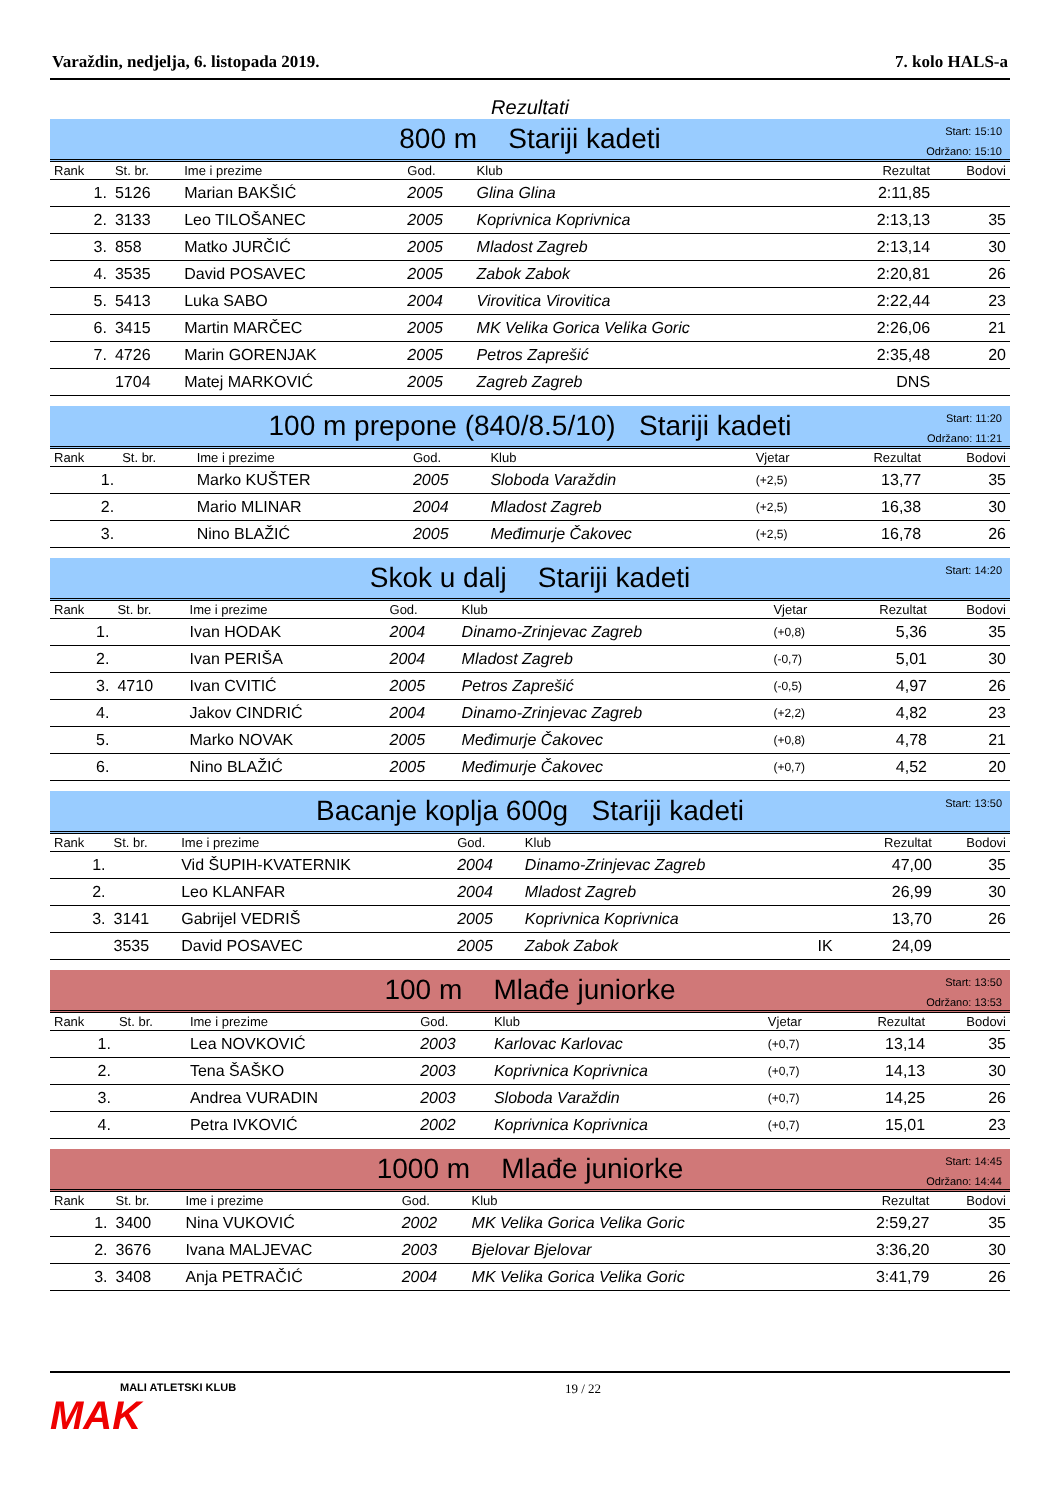Varaždin, nedjelja, 6. listopada 2019. 7. kolo HALS-a
Rezultati
800 m Stariji kadeti
Start: 15:10
Održano: 15:10
| Rank | St. br. | Ime i prezime | God. | Klub | | Rezultat | Bodovi |
| --- | --- | --- | --- | --- | --- | --- | --- |
| 1. | 5126 | Marian BAKŠIĆ | 2005 | Glina Glina | | 2:11,85 | |
| 2. | 3133 | Leo TILOŠANEC | 2005 | Koprivnica Koprivnica | | 2:13,13 | 35 |
| 3. | 858 | Matko JURČIĆ | 2005 | Mladost Zagreb | | 2:13,14 | 30 |
| 4. | 3535 | David POSAVEC | 2005 | Zabok Zabok | | 2:20,81 | 26 |
| 5. | 5413 | Luka SABO | 2004 | Virovitica Virovitica | | 2:22,44 | 23 |
| 6. | 3415 | Martin MARČEC | 2005 | MK Velika Gorica Velika Goric | | 2:26,06 | 21 |
| 7. | 4726 | Marin GORENJAK | 2005 | Petros Zaprešić | | 2:35,48 | 20 |
| | 1704 | Matej MARKOVIĆ | 2005 | Zagreb Zagreb | | DNS | |
100 m prepone (840/8.5/10) Stariji kadeti
Start: 11:20
Održano: 11:21
| Rank | St. br. | Ime i prezime | God. | Klub | Vjetar | Rezultat | Bodovi |
| --- | --- | --- | --- | --- | --- | --- | --- |
| 1. | | Marko KUŠTER | 2005 | Sloboda Varaždin | (+2,5) | 13,77 | 35 |
| 2. | | Mario MLINAR | 2004 | Mladost Zagreb | (+2,5) | 16,38 | 30 |
| 3. | | Nino BLAŽIĆ | 2005 | Međimurje Čakovec | (+2,5) | 16,78 | 26 |
Skok u dalj Stariji kadeti
Start: 14:20
| Rank | St. br. | Ime i prezime | God. | Klub | Vjetar | Rezultat | Bodovi |
| --- | --- | --- | --- | --- | --- | --- | --- |
| 1. | | Ivan HODAK | 2004 | Dinamo-Zrinjevac Zagreb | (+0,8) | 5,36 | 35 |
| 2. | | Ivan PERIŠA | 2004 | Mladost Zagreb | (-0,7) | 5,01 | 30 |
| 3. | 4710 | Ivan CVITIĆ | 2005 | Petros Zaprešić | (-0,5) | 4,97 | 26 |
| 4. | | Jakov CINDRIĆ | 2004 | Dinamo-Zrinjevac Zagreb | (+2,2) | 4,82 | 23 |
| 5. | | Marko NOVAK | 2005 | Međimurje Čakovec | (+0,8) | 4,78 | 21 |
| 6. | | Nino BLAŽIĆ | 2005 | Međimurje Čakovec | (+0,7) | 4,52 | 20 |
Bacanje koplja 600g Stariji kadeti
Start: 13:50
| Rank | St. br. | Ime i prezime | God. | Klub | | Rezultat | Bodovi |
| --- | --- | --- | --- | --- | --- | --- | --- |
| 1. | | Vid ŠUPIH-KVATERNIK | 2004 | Dinamo-Zrinjevac Zagreb | | 47,00 | 35 |
| 2. | | Leo KLANFAR | 2004 | Mladost Zagreb | | 26,99 | 30 |
| 3. | 3141 | Gabrijel VEDRIŠ | 2005 | Koprivnica Koprivnica | | 13,70 | 26 |
| | 3535 | David POSAVEC | 2005 | Zabok Zabok | IK | 24,09 | |
100 m Mlađe juniorke
Start: 13:50
Održano: 13:53
| Rank | St. br. | Ime i prezime | God. | Klub | Vjetar | Rezultat | Bodovi |
| --- | --- | --- | --- | --- | --- | --- | --- |
| 1. | | Lea NOVKOVIĆ | 2003 | Karlovac Karlovac | (+0,7) | 13,14 | 35 |
| 2. | | Tena ŠAŠKO | 2003 | Koprivnica Koprivnica | (+0,7) | 14,13 | 30 |
| 3. | | Andrea VURADIN | 2003 | Sloboda Varaždin | (+0,7) | 14,25 | 26 |
| 4. | | Petra IVKOVIĆ | 2002 | Koprivnica Koprivnica | (+0,7) | 15,01 | 23 |
1000 m Mlađe juniorke
Start: 14:45
Održano: 14:44
| Rank | St. br. | Ime i prezime | God. | Klub | | Rezultat | Bodovi |
| --- | --- | --- | --- | --- | --- | --- | --- |
| 1. | 3400 | Nina VUKOVIĆ | 2002 | MK Velika Gorica Velika Goric | | 2:59,27 | 35 |
| 2. | 3676 | Ivana MALJEVAC | 2003 | Bjelovar Bjelovar | | 3:36,20 | 30 |
| 3. | 3408 | Anja PETRAČIĆ | 2004 | MK Velika Gorica Velika Goric | | 3:41,79 | 26 |
MALI ATLETSKI KLUB
MAK
19 / 22